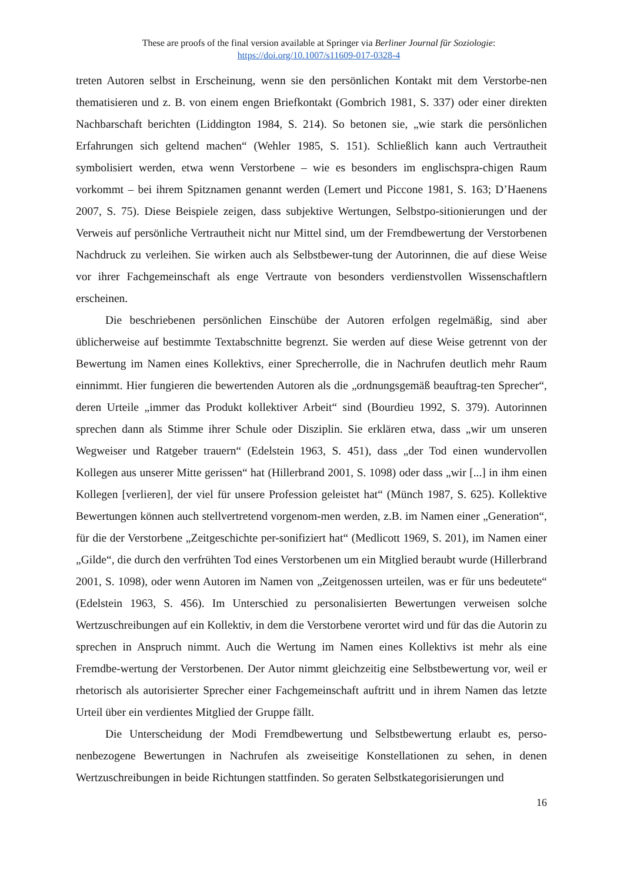These are proofs of the final version available at Springer via Berliner Journal für Soziologie:
https://doi.org/10.1007/s11609-017-0328-4
treten Autoren selbst in Erscheinung, wenn sie den persönlichen Kontakt mit dem Verstorbe-nen thematisieren und z. B. von einem engen Briefkontakt (Gombrich 1981, S. 337) oder einer direkten Nachbarschaft berichten (Liddington 1984, S. 214). So betonen sie, „wie stark die persönlichen Erfahrungen sich geltend machen“ (Wehler 1985, S. 151). Schließlich kann auch Vertrautheit symbolisiert werden, etwa wenn Verstorbene – wie es besonders im englischspra-chigen Raum vorkommt – bei ihrem Spitznamen genannt werden (Lemert und Piccone 1981, S. 163; D’Haenens 2007, S. 75). Diese Beispiele zeigen, dass subjektive Wertungen, Selbstpo-sitionierungen und der Verweis auf persönliche Vertrautheit nicht nur Mittel sind, um der Fremdbewertung der Verstorbenen Nachdruck zu verleihen. Sie wirken auch als Selbstbewer-tung der Autorinnen, die auf diese Weise vor ihrer Fachgemeinschaft als enge Vertraute von besonders verdienstvollen Wissenschaftlern erscheinen.
Die beschriebenen persönlichen Einschübe der Autoren erfolgen regelmäßig, sind aber üblicherweise auf bestimmte Textabschnitte begrenzt. Sie werden auf diese Weise getrennt von der Bewertung im Namen eines Kollektivs, einer Sprecherrolle, die in Nachrufen deutlich mehr Raum einnimmt. Hier fungieren die bewertenden Autoren als die „ordnungsgemäß beauftrag-ten Sprecher“, deren Urteile „immer das Produkt kollektiver Arbeit“ sind (Bourdieu 1992, S. 379). Autorinnen sprechen dann als Stimme ihrer Schule oder Disziplin. Sie erklären etwa, dass „wir um unseren Wegweiser und Ratgeber trauern“ (Edelstein 1963, S. 451), dass „der Tod einen wundervollen Kollegen aus unserer Mitte gerissen“ hat (Hillerbrand 2001, S. 1098) oder dass „wir [...] in ihm einen Kollegen [verlieren], der viel für unsere Profession geleistet hat“ (Münch 1987, S. 625). Kollektive Bewertungen können auch stellvertretend vorgenom-men werden, z.B. im Namen einer „Generation“, für die der Verstorbene „Zeitgeschichte per-sonifiziert hat“ (Medlicott 1969, S. 201), im Namen einer „Gilde“, die durch den verfrühten Tod eines Verstorbenen um ein Mitglied beraubt wurde (Hillerbrand 2001, S. 1098), oder wenn Autoren im Namen von „Zeitgenossen urteilen, was er für uns bedeutete“ (Edelstein 1963, S. 456). Im Unterschied zu personalisierten Bewertungen verweisen solche Wertzuschreibungen auf ein Kollektiv, in dem die Verstorbene verortet wird und für das die Autorin zu sprechen in Anspruch nimmt. Auch die Wertung im Namen eines Kollektivs ist mehr als eine Fremdbe-wertung der Verstorbenen. Der Autor nimmt gleichzeitig eine Selbstbewertung vor, weil er rhetorisch als autorisierter Sprecher einer Fachgemeinschaft auftritt und in ihrem Namen das letzte Urteil über ein verdientes Mitglied der Gruppe fällt.
Die Unterscheidung der Modi Fremdbewertung und Selbstbewertung erlaubt es, perso-nenbezogene Bewertungen in Nachrufen als zweiseitige Konstellationen zu sehen, in denen Wertzuschreibungen in beide Richtungen stattfinden. So geraten Selbstkategorisierungen und
16